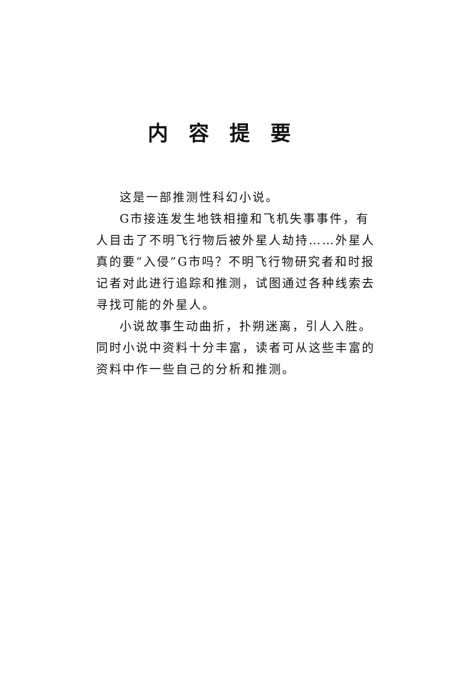内容提要
这是一部推测性科幻小说。
G市接连发生地铁相撞和飞机失事事件，有人目击了不明飞行物后被外星人劫持……外星人真的要“入侵”G市吗？不明飞行物研究者和时报记者对此进行追踪和推测，试图通过各种线索去寻找可能的外星人。
小说故事生动曲折，扑朔迷离，引人入胜。同时小说中资料十分丰富，读者可从这些丰富的资料中作一些自己的分析和推测。